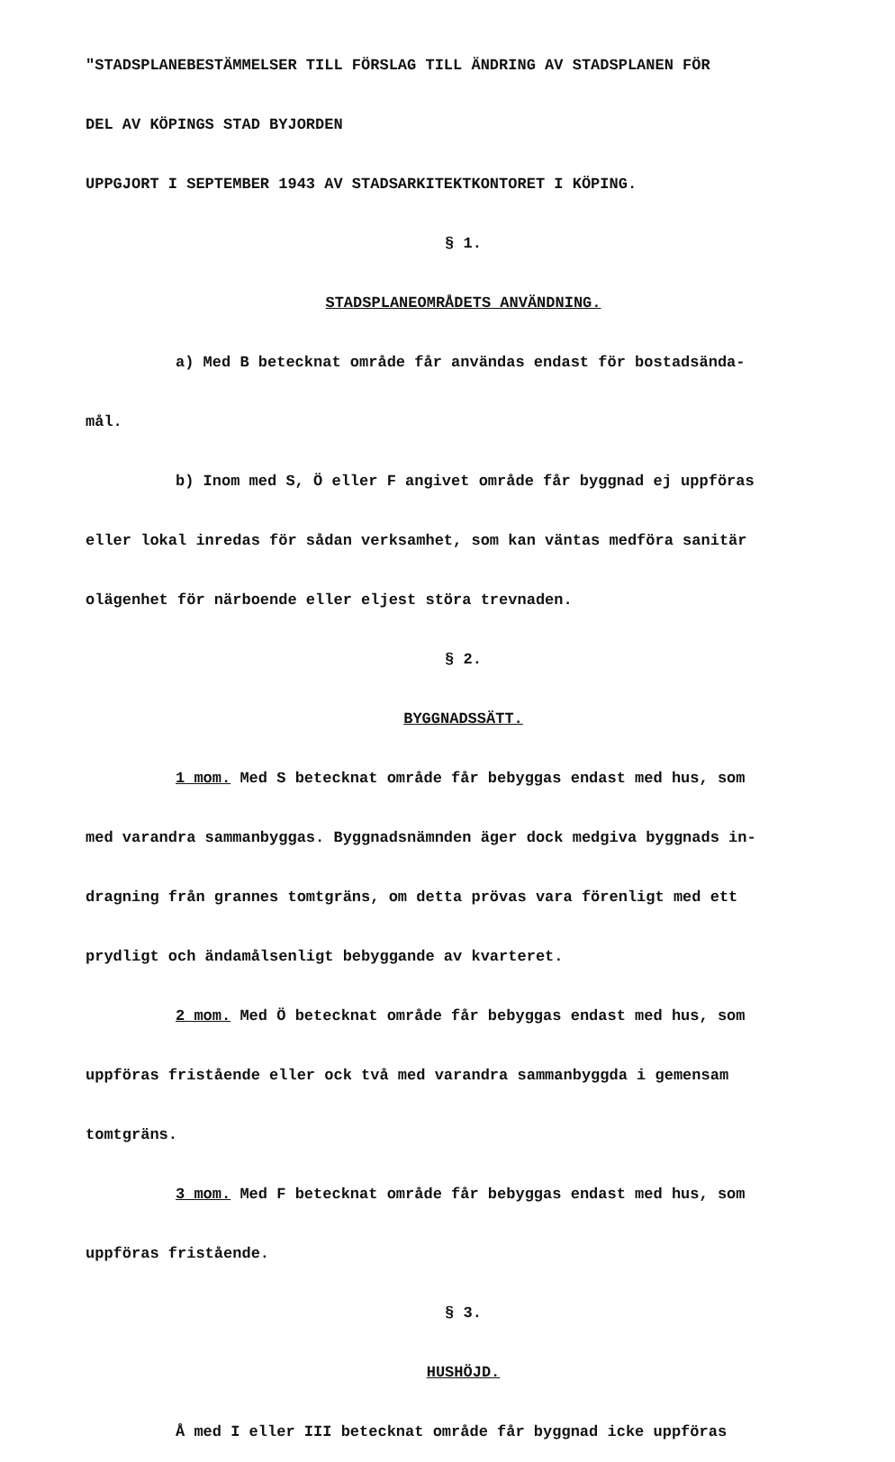"STADSPLANEBESTÄMMELSER TILL FÖRSLAG TILL ÄNDRING AV STADSPLANEN FÖR
DEL AV KÖPINGS STAD BYJORDEN
UPPGJORT I SEPTEMBER 1943 AV STADSARKITEKTKONTORET I KÖPING.
§ 1.
STADSPLANEOMRÅDETS ANVÄNDNING.
a) Med B betecknat område får användas endast för bostadsända-
mål.
b) Inom med S, Ö eller F angivet område får byggnad ej uppföras
eller lokal inredas för sådan verksamhet, som kan väntas medföra sanitär
olägenhet för närboende eller eljest störa trevnaden.
§ 2.
BYGGNADSSÄTT.
1 mom. Med S betecknat område får bebyggas endast med hus, som
med varandra sammanbyggas. Byggnadsnämnden äger dock medgiva byggnads in-
dragning från grannes tomtgräns, om detta prövas vara förenligt med ett
prydligt och ändamålsenligt bebyggande av kvarteret.
2 mom. Med Ö betecknat område får bebyggas endast med hus, som
uppföras fristående eller ock två med varandra sammanbyggda i gemensam
tomtgräns.
3 mom. Med F betecknat område får bebyggas endast med hus, som
uppföras fristående.
§ 3.
HUSHÖJD.
Å med I eller III betecknat område får byggnad icke uppföras